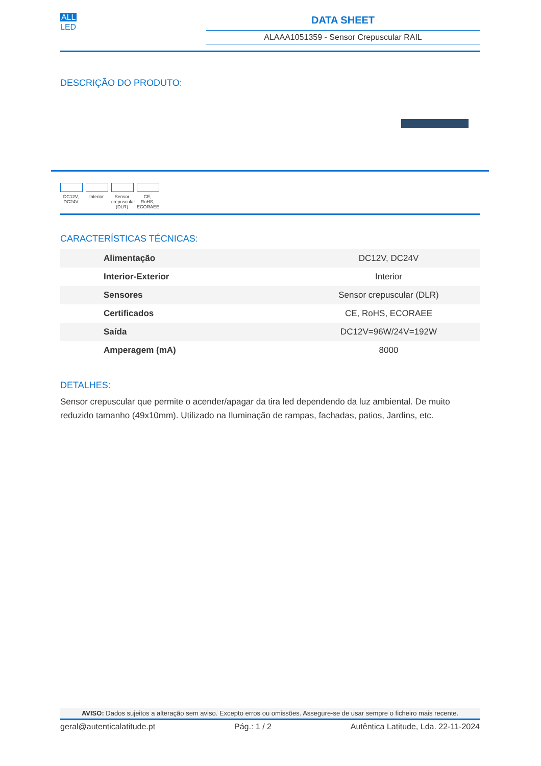ALL
LED
DATA SHEET
ALAAA1051359 - Sensor Crepuscular RAIL
DESCRIÇÃO DO PRODUTO:
DC12V, DC24V
Interior
Sensor crepuscular (DLR)
CE, RoHS, ECORAEE
CARACTERÍSTICAS TÉCNICAS:
| Alimentação | DC12V, DC24V |
| Interior-Exterior | Interior |
| Sensores | Sensor crepuscular (DLR) |
| Certificados | CE, RoHS, ECORAEE |
| Saída | DC12V=96W/24V=192W |
| Amperagem (mA) | 8000 |
DETALHES:
Sensor crepuscular que permite o acender/apagar da tira led dependendo da luz ambiental. De muito reduzido tamanho (49x10mm). Utilizado na Iluminação de rampas, fachadas, patios, Jardins, etc.
AVISO: Dados sujeitos a alteração sem aviso. Excepto erros ou omissões. Assegure-se de usar sempre o ficheiro mais recente.
geral@autenticalatitude.pt Pág.: 1 / 2 Autêntica Latitude, Lda. 22-11-2024